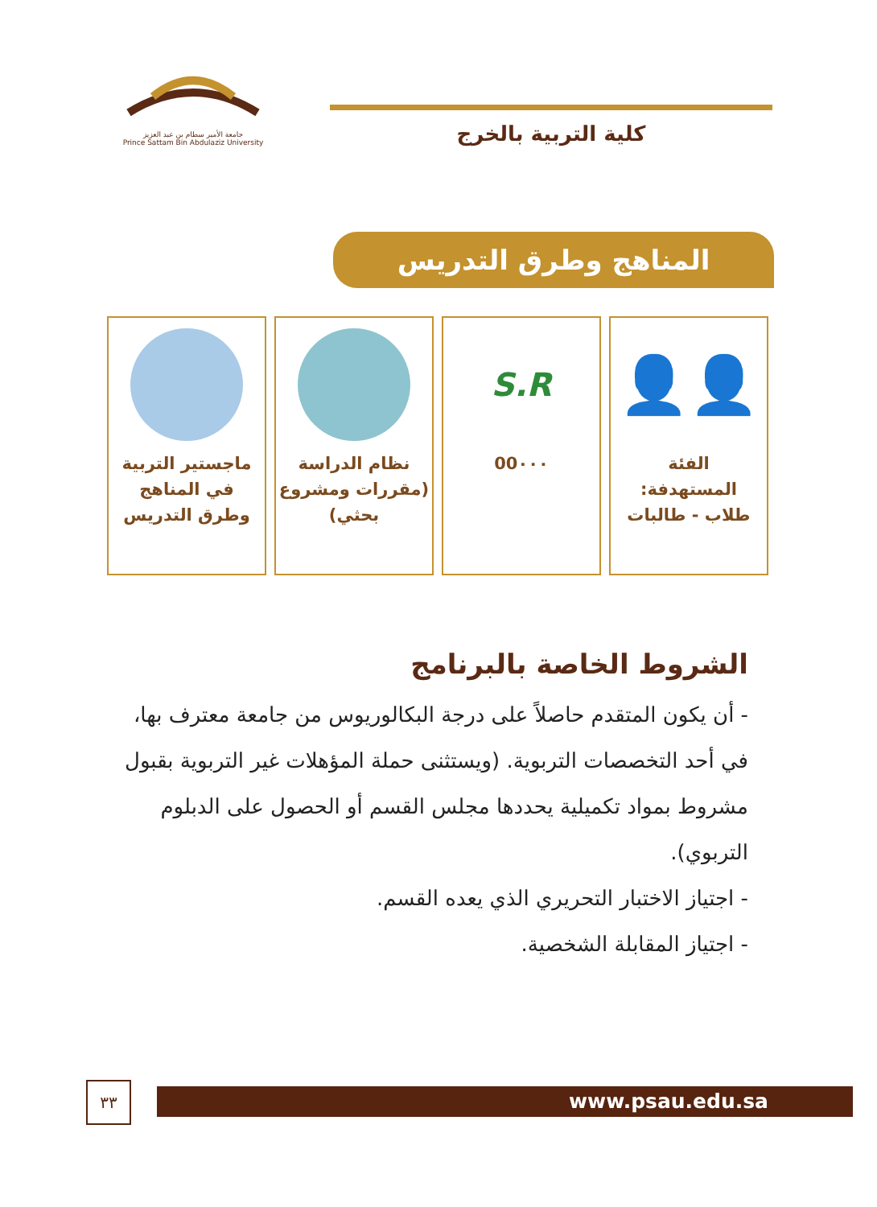جامعة الأمير سطام بن عبد العزيز
Prince Sattam Bin Abdulaziz University
كلية التربية بالخرج
المناهج وطرق التدريس
ماجستير التربية
في المناهج
وطرق التدريس
نظام الدراسة
(مقررات ومشروع
بحثي)
S.R
00٠٠٠
👤👤
الفئة
المستهدفة:
طلاب - طالبات
الشروط الخاصة بالبرنامج
- أن يكون المتقدم حاصلاً على درجة البكالوريوس من جامعة معترف بها، في أحد التخصصات التربوية. (ويستثنى حملة المؤهلات غير التربوية بقبول مشروط بمواد تكميلية يحددها مجلس القسم أو الحصول على الدبلوم التربوي).
- اجتياز الاختبار التحريري الذي يعده القسم.
- اجتياز المقابلة الشخصية.
٣٣ www.psau.edu.sa